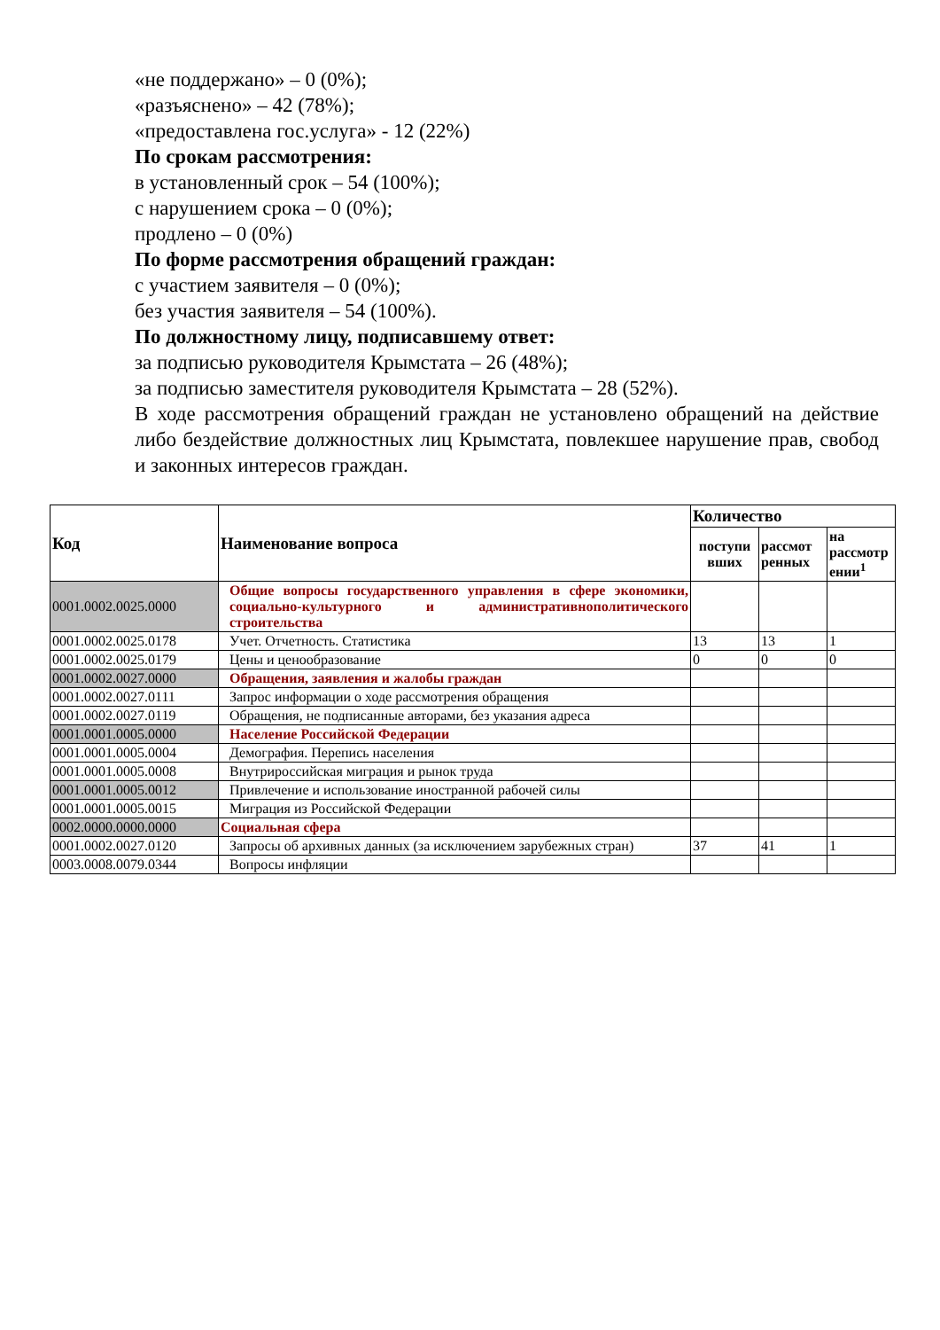«не поддержано» – 0 (0%);
«разъяснено» – 42 (78%);
«предоставлена гос.услуга» - 12 (22%)
По срокам рассмотрения:
в установленный срок – 54 (100%);
с нарушением срока – 0 (0%);
продлено – 0 (0%)
По форме рассмотрения обращений граждан:
с участием заявителя – 0 (0%);
без участия заявителя – 54 (100%).
По должностному лицу, подписавшему ответ:
за подписью руководителя Крымстата – 26 (48%);
за подписью заместителя руководителя Крымстата – 28 (52%).
В ходе рассмотрения обращений граждан не установлено обращений на действие либо бездействие должностных лиц Крымстата, повлекшее нарушение прав, свобод и законных интересов граждан.
| Код | Наименование вопроса | Количество | | |
| --- | --- | --- | --- | --- |
| | | поступи вших | рассмот ренных | на рассмотр ении<sup>1</sup> |
| 0001.0002.0025.0000 | Общие вопросы государственного управления в сфере экономики, социально-культурного и административнополитического строительства | | | |
| 0001.0002.0025.0178 | Учет. Отчетность. Статистика | 13 | 13 | 1 |
| 0001.0002.0025.0179 | Цены и ценообразование | 0 | 0 | 0 |
| 0001.0002.0027.0000 | Обращения, заявления и жалобы граждан | | | |
| 0001.0002.0027.0111 | Запрос информации о ходе рассмотрения обращения | | | |
| 0001.0002.0027.0119 | Обращения, не подписанные авторами, без указания адреса | | | |
| 0001.0001.0005.0000 | Население Российской Федерации | | | |
| 0001.0001.0005.0004 | Демография. Перепись населения | | | |
| 0001.0001.0005.0008 | Внутрироссийская миграция и рынок труда | | | |
| 0001.0001.0005.0012 | Привлечение и использование иностранной рабочей силы | | | |
| 0001.0001.0005.0015 | Миграция из Российской Федерации | | | |
| 0002.0000.0000.0000 | Социальная сфера | | | |
| 0001.0002.0027.0120 | Запросы об архивных данных (за исключением зарубежных стран) | 37 | 41 | 1 |
| 0003.0008.0079.0344 | Вопросы инфляции | | | |